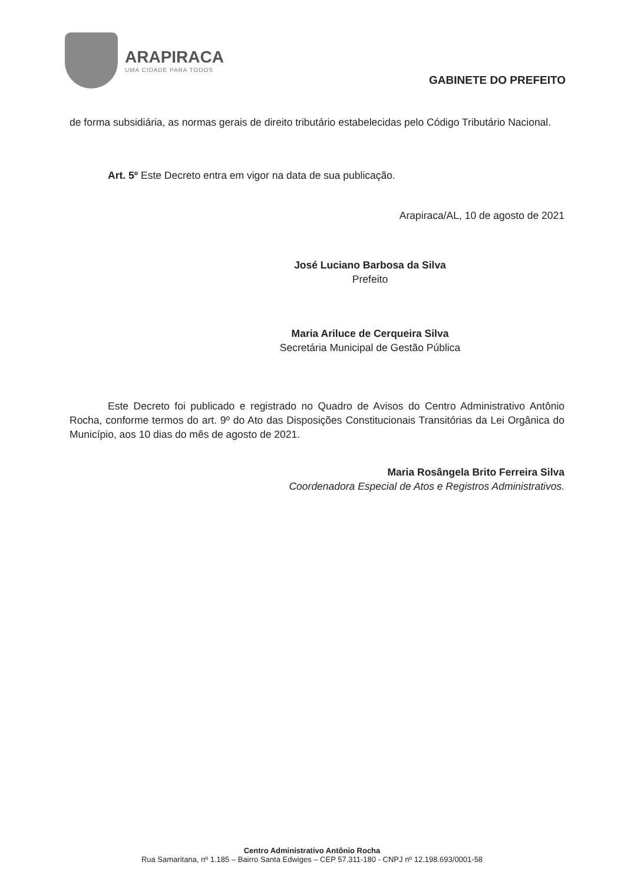ARAPIRACA
UMA CIDADE PARA TODOS
GABINETE DO PREFEITO
de forma subsidiária, as normas gerais de direito tributário estabelecidas pelo Código Tributário Nacional.
Art. 5º Este Decreto entra em vigor na data de sua publicação.
Arapiraca/AL, 10 de agosto de 2021
José Luciano Barbosa da Silva
Prefeito
Maria Ariluce de Cerqueira Silva
Secretária Municipal de Gestão Pública
Este Decreto foi publicado e registrado no Quadro de Avisos do Centro Administrativo Antônio Rocha, conforme termos do art. 9º do Ato das Disposições Constitucionais Transitórias da Lei Orgânica do Município, aos 10 dias do mês de agosto de 2021.
Maria Rosângela Brito Ferreira Silva
Coordenadora Especial de Atos e Registros Administrativos.
Centro Administrativo Antônio Rocha
Rua Samaritana, nº 1.185 – Bairro Santa Edwiges – CEP 57.311-180 - CNPJ nº 12.198.693/0001-58